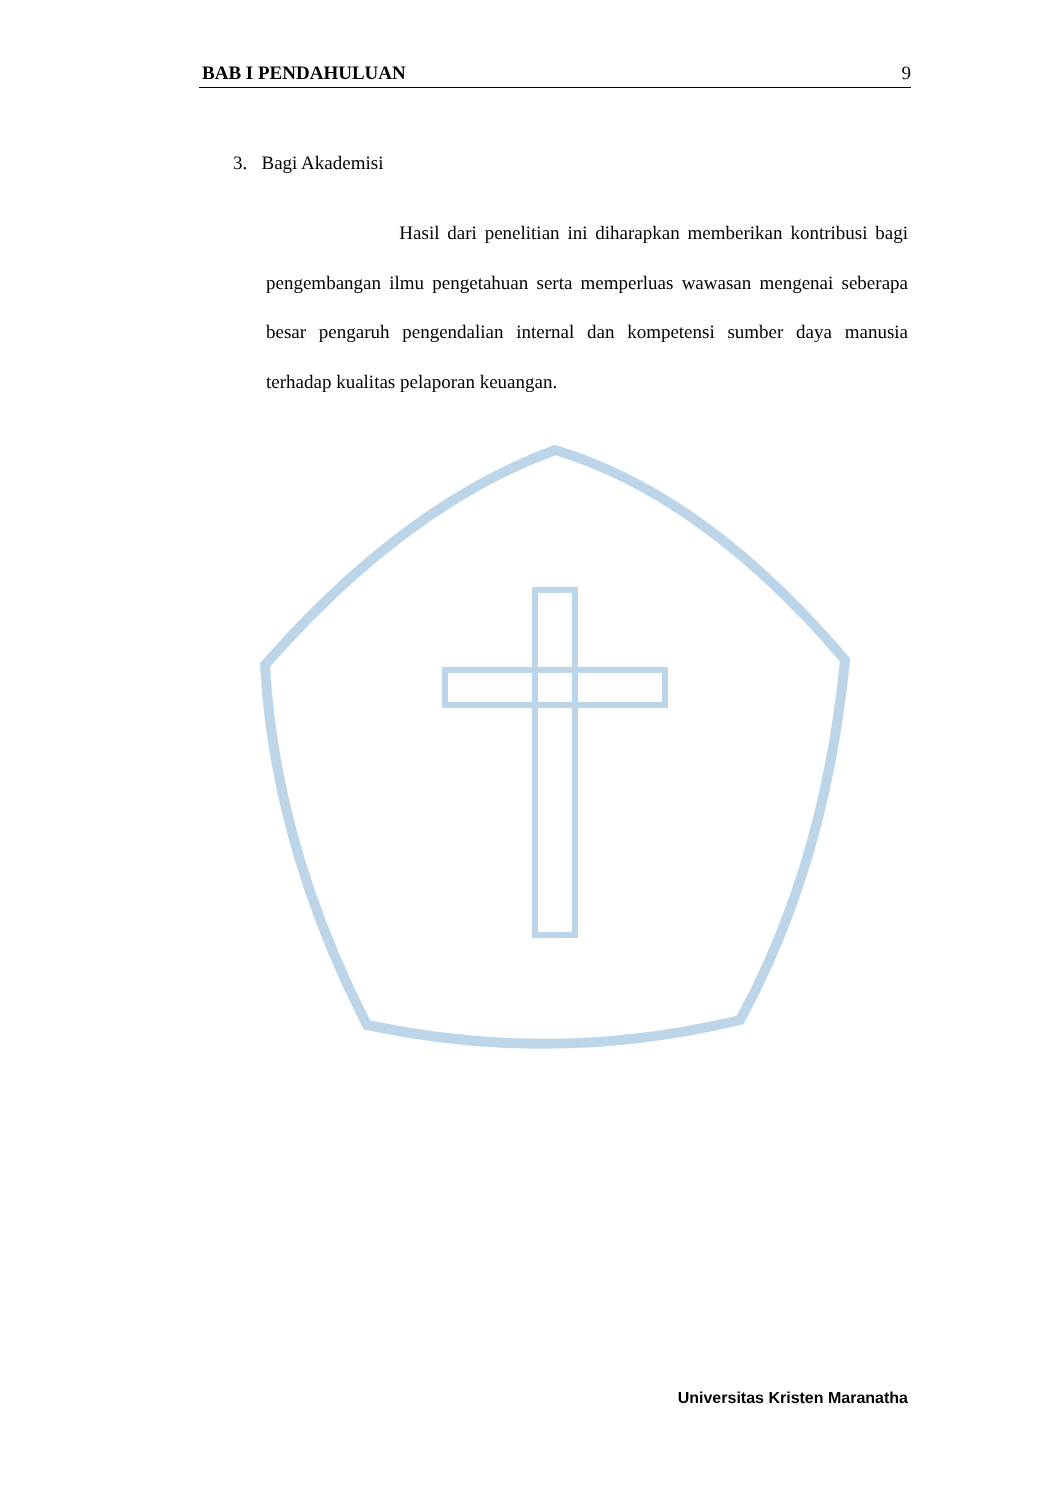BAB I PENDAHULUAN 9
3. Bagi Akademisi
Hasil dari penelitian ini diharapkan memberikan kontribusi bagi pengembangan ilmu pengetahuan serta memperluas wawasan mengenai seberapa besar pengaruh pengendalian internal dan kompetensi sumber daya manusia terhadap kualitas pelaporan keuangan.
Universitas Kristen Maranatha